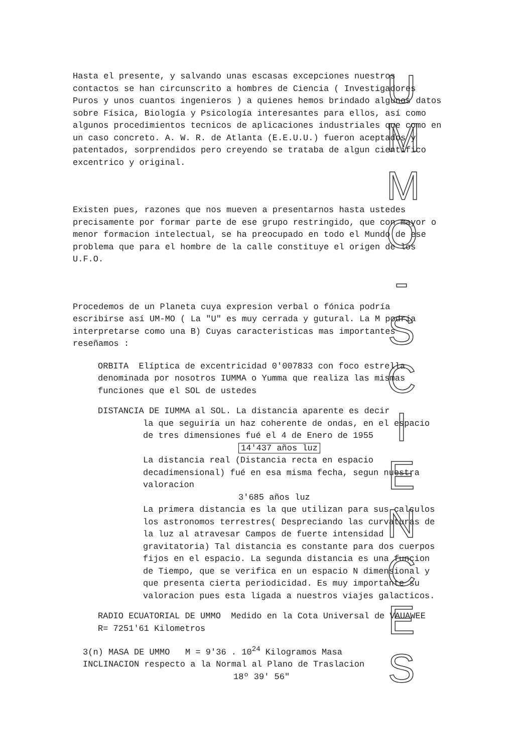U
M
M
O
-
S
C
I
E
N
C
E
S
Hasta el presente, y salvando unas escasas excepciones nuestros contactos se han circunscrito a hombres de Ciencia ( Investigadores Puros y unos cuantos ingenieros ) a quienes hemos brindado algunos datos sobre Física, Biología y Psicología interesantes para ellos, así como algunos procedimientos tecnicos de aplicaciones industriales que como en un caso concreto. A. W. R. de Atlanta (E.E.U.U.) fueron aceptados y patentados, sorprendidos pero creyendo se trataba de algun científico excentrico y original.
Existen pues, razones que nos mueven a presentarnos hasta ustedes precisamente por formar parte de ese grupo restringido, que con mayor o menor formacion intelectual, se ha preocupado en todo el Mundo de ese problema que para el hombre de la calle constituye el origen de los U.F.O.
Procedemos de un Planeta cuya expresion verbal o fónica podría escribirse así UM-MO ( La "U" es muy cerrada y gutural. La M podría interpretarse como una B) Cuyas caracteristicas mas importantes reseñamos :
ORBITA Elíptica de excentricidad 0'007833 con foco estrella denominada por nosotros IUMMA o Yumma que realiza las mismas funciones que el SOL de ustedes
DISTANCIA DE IUMMA al SOL. La distancia aparente es decir
la que seguiría un haz coherente de ondas, en el espacio de tres dimensiones fué el 4 de Enero de 1955
14'437 años luz
La distancia real (Distancia recta en espacio decadimensional) fué en esa misma fecha, segun nuestra valoracion
3'685 años luz
La primera distancia es la que utilizan para sus calculos los astronomos terrestres( Despreciando las curvaturas de la luz al atravesar Campos de fuerte intensidad gravitatoria) Tal distancia es constante para dos cuerpos fijos en el espacio. La segunda distancia es una funcion de Tiempo, que se verifica en un espacio N dimensional y que presenta cierta periodicidad. Es muy importante su valoracion pues esta ligada a nuestros viajes galacticos.
RADIO ECUATORIAL DE UMMO Medido en la Cota Universal de VAUAWEE R= 7251'61 Kilometros
3(n) MASA DE UMMO M = 9'36 . 10<sup>24</sup> Kilogramos Masa
INCLINACION respecto a la Normal al Plano de Traslacion
18º 39' 56"